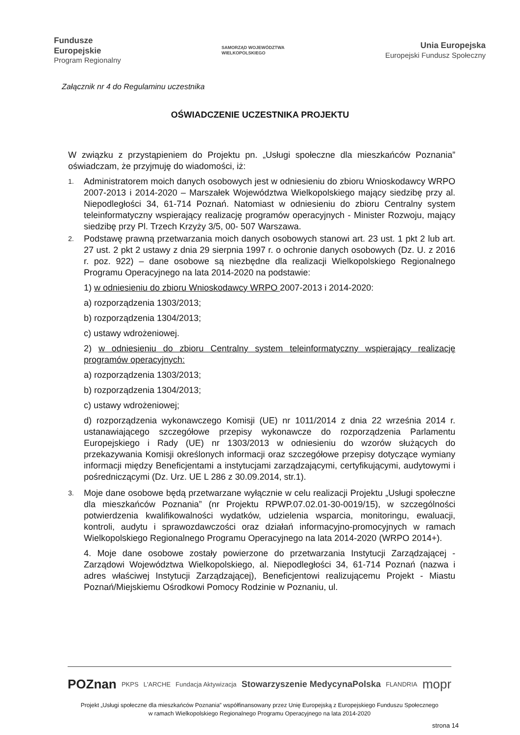Fundusze
Europejskie
Program Regionalny
SAMORZĄD WOJEWÓDZTWA
WIELKOPOLSKIEGO
Unia Europejska
Europejski Fundusz Społeczny
Załącznik nr 4 do Regulaminu uczestnika
OŚWIADCZENIE UCZESTNIKA PROJEKTU
W związku z przystąpieniem do Projektu pn. „Usługi społeczne dla mieszkańców Poznania” oświadczam, że przyjmuję do wiadomości, iż:
1.
Administratorem moich danych osobowych jest w odniesieniu do zbioru Wnioskodawcy WRPO 2007-2013 i 2014-2020 – Marszałek Województwa Wielkopolskiego mający siedzibę przy al. Niepodległości 34, 61-714 Poznań. Natomiast w odniesieniu do zbioru Centralny system teleinformatyczny wspierający realizację programów operacyjnych - Minister Rozwoju, mający siedzibę przy Pl. Trzech Krzyży 3/5, 00- 507 Warszawa.
2.
Podstawę prawną przetwarzania moich danych osobowych stanowi art. 23 ust. 1 pkt 2 lub art. 27 ust. 2 pkt 2 ustawy z dnia 29 sierpnia 1997 r. o ochronie danych osobowych (Dz. U. z 2016 r. poz. 922) – dane osobowe są niezbędne dla realizacji Wielkopolskiego Regionalnego Programu Operacyjnego na lata 2014-2020 na podstawie:
1) w odniesieniu do zbioru Wnioskodawcy WRPO 2007-2013 i 2014-2020:
a) rozporządzenia 1303/2013;
b) rozporządzenia 1304/2013;
c) ustawy wdrożeniowej.
2) w odniesieniu do zbioru Centralny system teleinformatyczny wspierający realizację programów operacyjnych:
a) rozporządzenia 1303/2013;
b) rozporządzenia 1304/2013;
c) ustawy wdrożeniowej;
d) rozporządzenia wykonawczego Komisji (UE) nr 1011/2014 z dnia 22 września 2014 r. ustanawiającego szczegółowe przepisy wykonawcze do rozporządzenia Parlamentu Europejskiego i Rady (UE) nr 1303/2013 w odniesieniu do wzorów służących do przekazywania Komisji określonych informacji oraz szczegółowe przepisy dotyczące wymiany informacji między Beneficjentami a instytucjami zarządzającymi, certyfikującymi, audytowymi i pośredniczącymi (Dz. Urz. UE L 286 z 30.09.2014, str.1).
3.
Moje dane osobowe będą przetwarzane wyłącznie w celu realizacji Projektu „Usługi społeczne dla mieszkańców Poznania” (nr Projektu RPWP.07.02.01-30-0019/15), w szczególności potwierdzenia kwalifikowalności wydatków, udzielenia wsparcia, monitoringu, ewaluacji, kontroli, audytu i sprawozdawczości oraz działań informacyjno-promocyjnych w ramach Wielkopolskiego Regionalnego Programu Operacyjnego na lata 2014-2020 (WRPO 2014+).
4. Moje dane osobowe zostały powierzone do przetwarzania Instytucji Zarządzającej - Zarządowi Województwa Wielkopolskiego, al. Niepodległości 34, 61-714 Poznań (nazwa i adres właściwej Instytucji Zarządzającej), Beneficjentowi realizującemu Projekt - Miastu Poznań/Miejskiemu Ośrodkowi Pomocy Rodzinie w Poznaniu, ul.
POZnan PKPS L'ARCHE Fundacja Aktywizacja Stowarzyszenie MedycynaPolska FLANDRIA mopr
Projekt „Usługi społeczne dla mieszkańców Poznania” współfinansowany przez Unię Europejską z Europejskiego Funduszu Społecznego
w ramach Wielkopolskiego Regionalnego Programu Operacyjnego na lata 2014-2020
strona 14